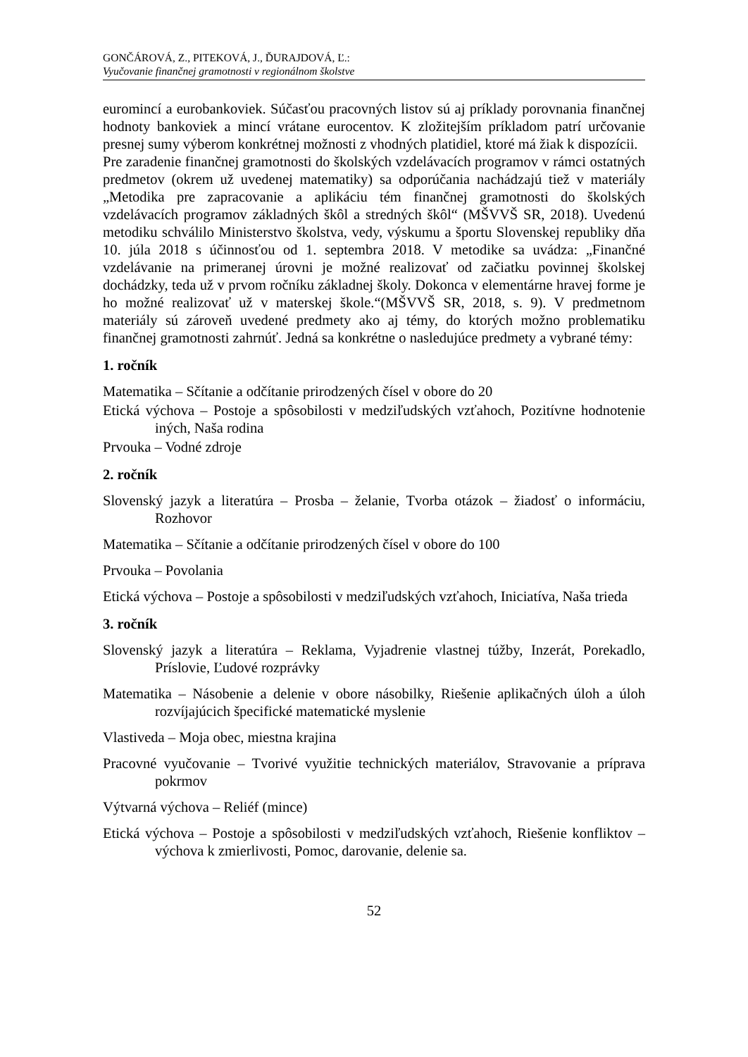GONČÁROVÁ, Z., PITEKOVÁ, J., ĎURAJDOVÁ, Ľ.:
Vyučovanie finančnej gramotnosti v regionálnom školstve
euromincí a eurobankoviek. Súčasťou pracovných listov sú aj príklady porovnania finančnej hodnoty bankoviek a mincí vrátane eurocentov. K zložitejším príkladom patrí určovanie presnej sumy výberom konkrétnej možnosti z vhodných platidiel, ktoré má žiak k dispozícii.
Pre zaradenie finančnej gramotnosti do školských vzdelávacích programov v rámci ostatných predmetov (okrem už uvedenej matematiky) sa odporúčania nachádzajú tiež v materiály „Metodika pre zapracovanie a aplikáciu tém finančnej gramotnosti do školských vzdelávacích programov základných škôl a stredných škôl“ (MŠVVŠ SR, 2018). Uvedenú metodiku schválilo Ministerstvo školstva, vedy, výskumu a športu Slovenskej republiky dňa 10. júla 2018 s účinnosťou od 1. septembra 2018. V metodike sa uvádza: „Finančné vzdelávanie na primeranej úrovni je možné realizovať od začiatku povinnej školskej dochádzky, teda už v prvom ročníku základnej školy. Dokonca v elementárne hravej forme je ho možné realizovať už v materskej škole.“(MŠVVŠ SR, 2018, s. 9). V predmetnom materiály sú zároveň uvedené predmety ako aj témy, do ktorých možno problematiku finančnej gramotnosti zahrnúť. Jedná sa konkrétne o nasledujúce predmety a vybrané témy:
1. ročník
Matematika – Sčítanie a odčítanie prirodzených čísel v obore do 20
Etická výchova – Postoje a spôsobilosti v medziľudských vzťahoch, Pozitívne hodnotenie iných, Naša rodina
Prvouka – Vodné zdroje
2. ročník
Slovenský jazyk a literatúra – Prosba – želanie, Tvorba otázok – žiadosť o informáciu, Rozhovor
Matematika – Sčítanie a odčítanie prirodzených čísel v obore do 100
Prvouka – Povolania
Etická výchova – Postoje a spôsobilosti v medziľudských vzťahoch, Iniciatíva, Naša trieda
3. ročník
Slovenský jazyk a literatúra – Reklama, Vyjadrenie vlastnej túžby, Inzerát, Porekadlo, Príslovie, Ľudové rozprávky
Matematika – Násobenie a delenie v obore násobilky, Riešenie aplikačných úloh a úloh rozvíjajúcich špecifické matematické myslenie
Vlastiveda – Moja obec, miestna krajina
Pracovné vyučovanie – Tvorivé využitie technických materiálov, Stravovanie a príprava pokrmov
Výtvarná výchova – Reliéf (mince)
Etická výchova – Postoje a spôsobilosti v medziľudských vzťahoch, Riešenie konfliktov – výchova k zmierlivosti, Pomoc, darovanie, delenie sa.
52